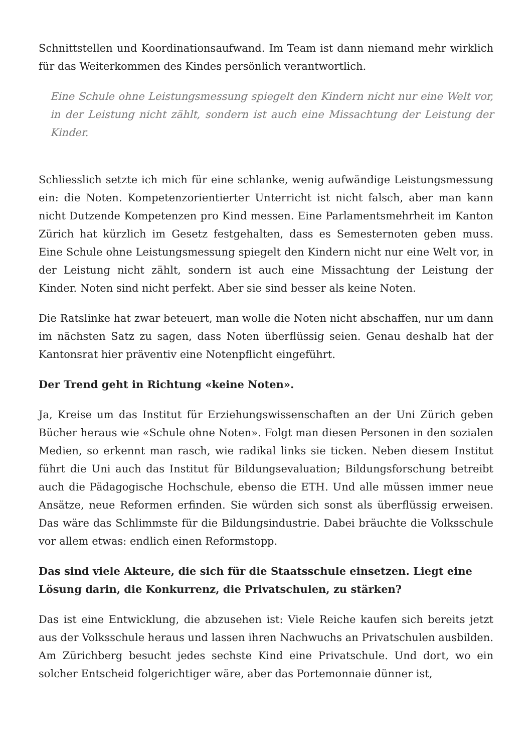Schnittstellen und Koordinationsaufwand. Im Team ist dann niemand mehr wirklich für das Weiterkommen des Kindes persönlich verantwortlich.
Eine Schule ohne Leistungsmessung spiegelt den Kindern nicht nur eine Welt vor, in der Leistung nicht zählt, sondern ist auch eine Missachtung der Leistung der Kinder.
Schliesslich setzte ich mich für eine schlanke, wenig aufwändige Leistungsmessung ein: die Noten. Kompetenzorientierter Unterricht ist nicht falsch, aber man kann nicht Dutzende Kompetenzen pro Kind messen. Eine Parlamentsmehrheit im Kanton Zürich hat kürzlich im Gesetz festgehalten, dass es Semesternoten geben muss. Eine Schule ohne Leistungsmessung spiegelt den Kindern nicht nur eine Welt vor, in der Leistung nicht zählt, sondern ist auch eine Missachtung der Leistung der Kinder. Noten sind nicht perfekt. Aber sie sind besser als keine Noten.
Die Ratslinke hat zwar beteuert, man wolle die Noten nicht abschaffen, nur um dann im nächsten Satz zu sagen, dass Noten überflüssig seien. Genau deshalb hat der Kantonsrat hier präventiv eine Notenpflicht eingeführt.
Der Trend geht in Richtung «keine Noten».
Ja, Kreise um das Institut für Erziehungswissenschaften an der Uni Zürich geben Bücher heraus wie «Schule ohne Noten». Folgt man diesen Personen in den sozialen Medien, so erkennt man rasch, wie radikal links sie ticken. Neben diesem Institut führt die Uni auch das Institut für Bildungsevaluation; Bildungsforschung betreibt auch die Pädagogische Hochschule, ebenso die ETH. Und alle müssen immer neue Ansätze, neue Reformen erfinden. Sie würden sich sonst als überflüssig erweisen. Das wäre das Schlimmste für die Bildungsindustrie. Dabei bräuchte die Volksschule vor allem etwas: endlich einen Reformstopp.
Das sind viele Akteure, die sich für die Staatsschule einsetzen. Liegt eine Lösung darin, die Konkurrenz, die Privatschulen, zu stärken?
Das ist eine Entwicklung, die abzusehen ist: Viele Reiche kaufen sich bereits jetzt aus der Volksschule heraus und lassen ihren Nachwuchs an Privatschulen ausbilden. Am Zürichberg besucht jedes sechste Kind eine Privatschule. Und dort, wo ein solcher Entscheid folgerichtiger wäre, aber das Portemonnaie dünner ist,